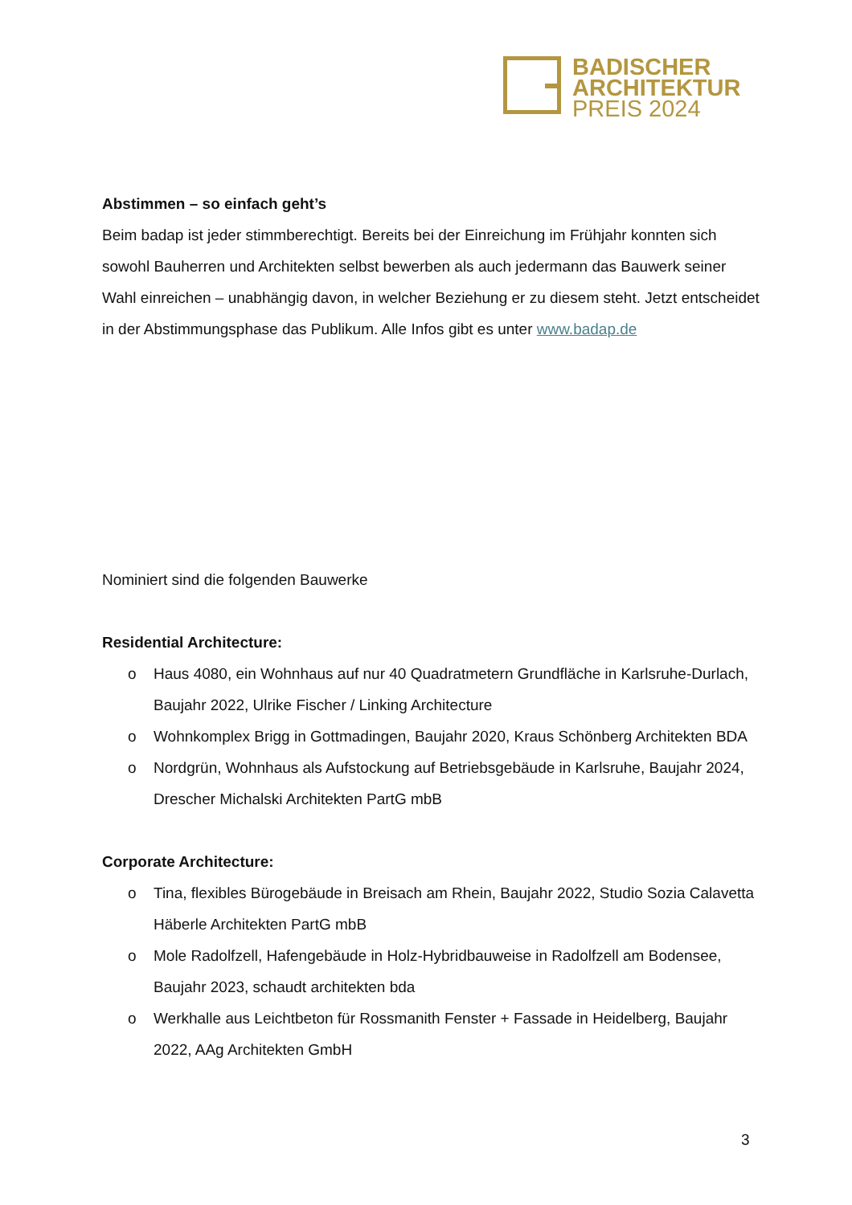BADISCHER
ARCHITEKTUR
PREIS 2024
Abstimmen – so einfach geht’s
Beim badap ist jeder stimmberechtigt. Bereits bei der Einreichung im Frühjahr konnten sich sowohl Bauherren und Architekten selbst bewerben als auch jedermann das Bauwerk seiner Wahl einreichen – unabhängig davon, in welcher Beziehung er zu diesem steht. Jetzt entscheidet in der Abstimmungsphase das Publikum. Alle Infos gibt es unter www.badap.de
Nominiert sind die folgenden Bauwerke
Residential Architecture:
o Haus 4080, ein Wohnhaus auf nur 40 Quadratmetern Grundfläche in Karlsruhe-Durlach, Baujahr 2022, Ulrike Fischer / Linking Architecture
o Wohnkomplex Brigg in Gottmadingen, Baujahr 2020, Kraus Schönberg Architekten BDA
o Nordgrün, Wohnhaus als Aufstockung auf Betriebsgebäude in Karlsruhe, Baujahr 2024, Drescher Michalski Architekten PartG mbB
Corporate Architecture:
o Tina, flexibles Bürogebäude in Breisach am Rhein, Baujahr 2022, Studio Sozia Calavetta Häberle Architekten PartG mbB
o Mole Radolfzell, Hafengebäude in Holz-Hybridbauweise in Radolfzell am Bodensee, Baujahr 2023, schaudt architekten bda
o Werkhalle aus Leichtbeton für Rossmanith Fenster + Fassade in Heidelberg, Baujahr 2022, AAg Architekten GmbH
3